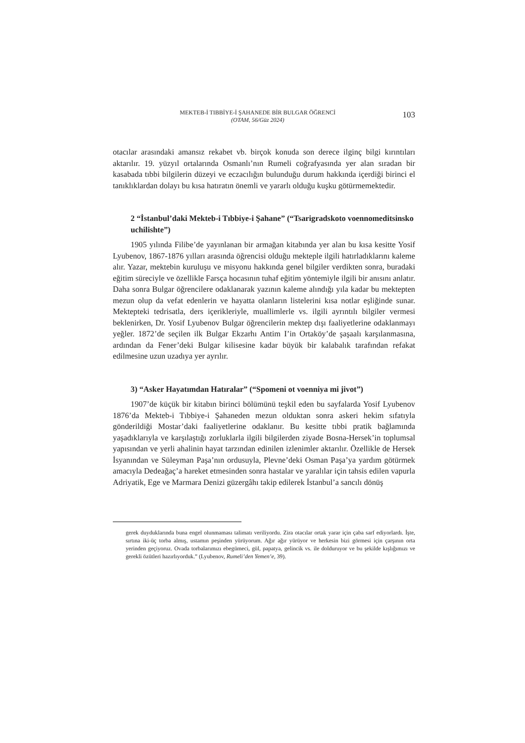MEKTEB-İ TIBBİYE-İ ŞAHANEDE BİR BULGAR ÖĞRENCİ
(OTAM, 56/Güz 2024)
103
otacılar arasındaki amansız rekabet vb. birçok konuda son derece ilginç bilgi kırıntıları aktarılır. 19. yüzyıl ortalarında Osmanlı’nın Rumeli coğrafyasında yer alan sıradan bir kasabada tıbbi bilgilerin düzeyi ve eczacılığın bulunduğu durum hakkında içerdiği birinci el tanıklıklardan dolayı bu kısa hatıratın önemli ve yararlı olduğu kuşku götürmemektedir.
2 “İstanbul’daki Mekteb-i Tıbbiye-i Şahane” (“Tsarigradskoto voennomeditsinsko uchilishte”)
1905 yılında Filibe’de yayınlanan bir armağan kitabında yer alan bu kısa kesitte Yosif Lyubenov, 1867-1876 yılları arasında öğrencisi olduğu mekteple ilgili hatırladıklarını kaleme alır. Yazar, mektebin kuruluşu ve misyonu hakkında genel bilgiler verdikten sonra, buradaki eğitim süreciyle ve özellikle Farsça hocasının tuhaf eğitim yöntemiyle ilgili bir anısını anlatır. Daha sonra Bulgar öğrencilere odaklanarak yazının kaleme alındığı yıla kadar bu mektepten mezun olup da vefat edenlerin ve hayatta olanların listelerini kısa notlar eşliğinde sunar. Mektepteki tedrisatla, ders içerikleriyle, muallimlerle vs. ilgili ayrıntılı bilgiler vermesi beklenirken, Dr. Yosif Lyubenov Bulgar öğrencilerin mektep dışı faaliyetlerine odaklanmayı yeğler. 1872’de seçilen ilk Bulgar Ekzarhı Antim I’in Ortaköy’de şaşaalı karşılanmasına, ardından da Fener’deki Bulgar kilisesine kadar büyük bir kalabalık tarafından refakat edilmesine uzun uzadıya yer ayrılır.
3) “Asker Hayatımdan Hatıralar” (“Spomeni ot voenniya mi jivot”)
1907’de küçük bir kitabın birinci bölümünü teşkil eden bu sayfalarda Yosif Lyubenov 1876’da Mekteb-i Tıbbiye-i Şahaneden mezun olduktan sonra askeri hekim sıfatıyla gönderildiği Mostar’daki faaliyetlerine odaklanır. Bu kesitte tıbbi pratik bağlamında yaşadıklarıyla ve karşılaştığı zorluklarla ilgili bilgilerden ziyade Bosna-Hersek’in toplumsal yapısından ve yerli ahalinin hayat tarzından edinilen izlenimler aktarılır. Özellikle de Hersek İsyanından ve Süleyman Paşa’nın ordusuyla, Plevne’deki Osman Paşa’ya yardım götürmek amacıyla Dedeağaç’a hareket etmesinden sonra hastalar ve yaralılar için tahsis edilen vapurla Adriyatik, Ege ve Marmara Denizi güzergâhı takip edilerek İstanbul’a sancılı dönüş
gerek duyduklarında buna engel olunmaması talimatı veriliyordu. Zira otacılar ortak yarar için çaba sarf ediyorlardı. İşte, sırtına iki-üç torba almış, ustamın peşinden yürüyorum. Ağır ağır yürüyor ve herkesin bizi görmesi için çarşının orta yerinden geçiyoruz. Ovada torbalarımızı ebegümeci, gül, papatya, gelincik vs. ile dolduruyor ve bu şekilde kışlığımızı ve gerekli özütleri hazırlıyorduk.” (Lyubenov, Rumeli’den Yemen’e, 39).